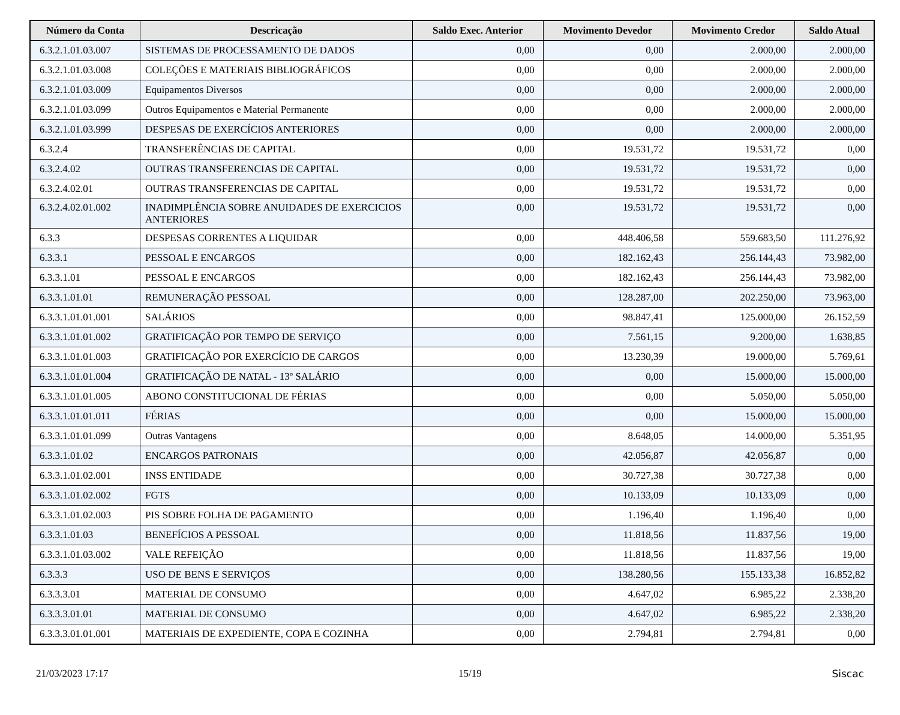| Número da Conta | Descricação | Saldo Exec. Anterior | Movimento Devedor | Movimento Credor | Saldo Atual |
| --- | --- | --- | --- | --- | --- |
| 6.3.2.1.01.03.007 | SISTEMAS DE PROCESSAMENTO DE DADOS | 0,00 | 0,00 | 2.000,00 | 2.000,00 |
| 6.3.2.1.01.03.008 | COLEÇÕES E MATERIAIS BIBLIOGRÁFICOS | 0,00 | 0,00 | 2.000,00 | 2.000,00 |
| 6.3.2.1.01.03.009 | Equipamentos Diversos | 0,00 | 0,00 | 2.000,00 | 2.000,00 |
| 6.3.2.1.01.03.099 | Outros Equipamentos e Material Permanente | 0,00 | 0,00 | 2.000,00 | 2.000,00 |
| 6.3.2.1.01.03.999 | DESPESAS DE EXERCÍCIOS ANTERIORES | 0,00 | 0,00 | 2.000,00 | 2.000,00 |
| 6.3.2.4 | TRANSFERÊNCIAS DE CAPITAL | 0,00 | 19.531,72 | 19.531,72 | 0,00 |
| 6.3.2.4.02 | OUTRAS TRANSFERENCIAS DE CAPITAL | 0,00 | 19.531,72 | 19.531,72 | 0,00 |
| 6.3.2.4.02.01 | OUTRAS TRANSFERENCIAS DE CAPITAL | 0,00 | 19.531,72 | 19.531,72 | 0,00 |
| 6.3.2.4.02.01.002 | INADIMPLÊNCIA SOBRE ANUIDADES DE EXERCICIOS ANTERIORES | 0,00 | 19.531,72 | 19.531,72 | 0,00 |
| 6.3.3 | DESPESAS CORRENTES A LIQUIDAR | 0,00 | 448.406,58 | 559.683,50 | 111.276,92 |
| 6.3.3.1 | PESSOAL E ENCARGOS | 0,00 | 182.162,43 | 256.144,43 | 73.982,00 |
| 6.3.3.1.01 | PESSOAL E ENCARGOS | 0,00 | 182.162,43 | 256.144,43 | 73.982,00 |
| 6.3.3.1.01.01 | REMUNERAÇÃO PESSOAL | 0,00 | 128.287,00 | 202.250,00 | 73.963,00 |
| 6.3.3.1.01.01.001 | SALÁRIOS | 0,00 | 98.847,41 | 125.000,00 | 26.152,59 |
| 6.3.3.1.01.01.002 | GRATIFICAÇÃO POR TEMPO DE SERVIÇO | 0,00 | 7.561,15 | 9.200,00 | 1.638,85 |
| 6.3.3.1.01.01.003 | GRATIFICAÇÃO POR EXERCÍCIO DE CARGOS | 0,00 | 13.230,39 | 19.000,00 | 5.769,61 |
| 6.3.3.1.01.01.004 | GRATIFICAÇÃO DE NATAL - 13º SALÁRIO | 0,00 | 0,00 | 15.000,00 | 15.000,00 |
| 6.3.3.1.01.01.005 | ABONO CONSTITUCIONAL DE FÉRIAS | 0,00 | 0,00 | 5.050,00 | 5.050,00 |
| 6.3.3.1.01.01.011 | FÉRIAS | 0,00 | 0,00 | 15.000,00 | 15.000,00 |
| 6.3.3.1.01.01.099 | Outras Vantagens | 0,00 | 8.648,05 | 14.000,00 | 5.351,95 |
| 6.3.3.1.01.02 | ENCARGOS PATRONAIS | 0,00 | 42.056,87 | 42.056,87 | 0,00 |
| 6.3.3.1.01.02.001 | INSS ENTIDADE | 0,00 | 30.727,38 | 30.727,38 | 0,00 |
| 6.3.3.1.01.02.002 | FGTS | 0,00 | 10.133,09 | 10.133,09 | 0,00 |
| 6.3.3.1.01.02.003 | PIS SOBRE FOLHA DE PAGAMENTO | 0,00 | 1.196,40 | 1.196,40 | 0,00 |
| 6.3.3.1.01.03 | BENEFÍCIOS A PESSOAL | 0,00 | 11.818,56 | 11.837,56 | 19,00 |
| 6.3.3.1.01.03.002 | VALE REFEIÇÃO | 0,00 | 11.818,56 | 11.837,56 | 19,00 |
| 6.3.3.3 | USO DE BENS E SERVIÇOS | 0,00 | 138.280,56 | 155.133,38 | 16.852,82 |
| 6.3.3.3.01 | MATERIAL DE CONSUMO | 0,00 | 4.647,02 | 6.985,22 | 2.338,20 |
| 6.3.3.3.01.01 | MATERIAL DE CONSUMO | 0,00 | 4.647,02 | 6.985,22 | 2.338,20 |
| 6.3.3.3.01.01.001 | MATERIAIS DE EXPEDIENTE, COPA E COZINHA | 0,00 | 2.794,81 | 2.794,81 | 0,00 |
21/03/2023 17:17 15/19 Siscac